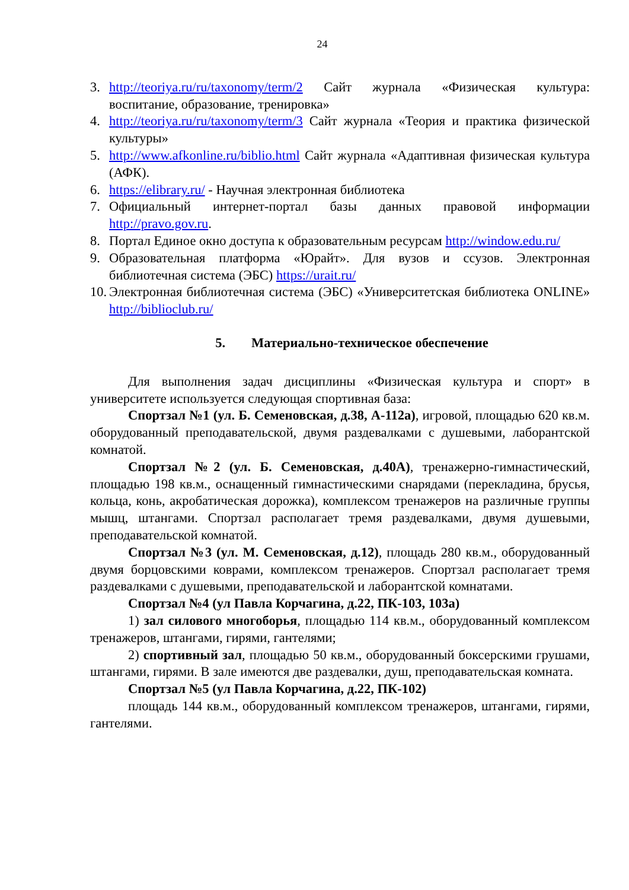24
3. http://teoriya.ru/ru/taxonomy/term/2 Сайт журнала «Физическая культура: воспитание, образование, тренировка»
4. http://teoriya.ru/ru/taxonomy/term/3 Сайт журнала «Теория и практика физической культуры»
5. http://www.afkonline.ru/biblio.html Сайт журнала «Адаптивная физическая культура (АФК).
6. https://elibrary.ru/ - Научная электронная библиотека
7. Официальный интернет-портал базы данных правовой информации http://pravo.gov.ru.
8. Портал Единое окно доступа к образовательным ресурсам http://window.edu.ru/
9. Образовательная платформа «Юрайт». Для вузов и ссузов. Электронная библиотечная система (ЭБС) https://urait.ru/
10. Электронная библиотечная система (ЭБС) «Университетская библиотека ONLINE» http://biblioclub.ru/
5. Материально-техническое обеспечение
Для выполнения задач дисциплины «Физическая культура и спорт» в университете используется следующая спортивная база:
Спортзал №1 (ул. Б. Семеновская, д.38, А-112а), игровой, площадью 620 кв.м. оборудованный преподавательской, двумя раздевалками с душевыми, лаборантской комнатой.
Спортзал №2 (ул. Б. Семеновская, д.40А), тренажерно-гимнастический, площадью 198 кв.м., оснащенный гимнастическими снарядами (перекладина, брусья, кольца, конь, акробатическая дорожка), комплексом тренажеров на различные группы мышц, штангами. Спортзал располагает тремя раздевалками, двумя душевыми, преподавательской комнатой.
Спортзал №3 (ул. М. Семеновская, д.12), площадь 280 кв.м., оборудованный двумя борцовскими коврами, комплексом тренажеров. Спортзал располагает тремя раздевалками с душевыми, преподавательской и лаборантской комнатами.
Спортзал №4 (ул Павла Корчагина, д.22, ПК-103, 103а)
1) зал силового многоборья, площадью 114 кв.м., оборудованный комплексом тренажеров, штангами, гирями, гантелями;
2) спортивный зал, площадью 50 кв.м., оборудованный боксерскими грушами, штангами, гирями. В зале имеются две раздевалки, душ, преподавательская комната.
Спортзал №5 (ул Павла Корчагина, д.22, ПК-102)
площадь 144 кв.м., оборудованный комплексом тренажеров, штангами, гирями, гантелями.